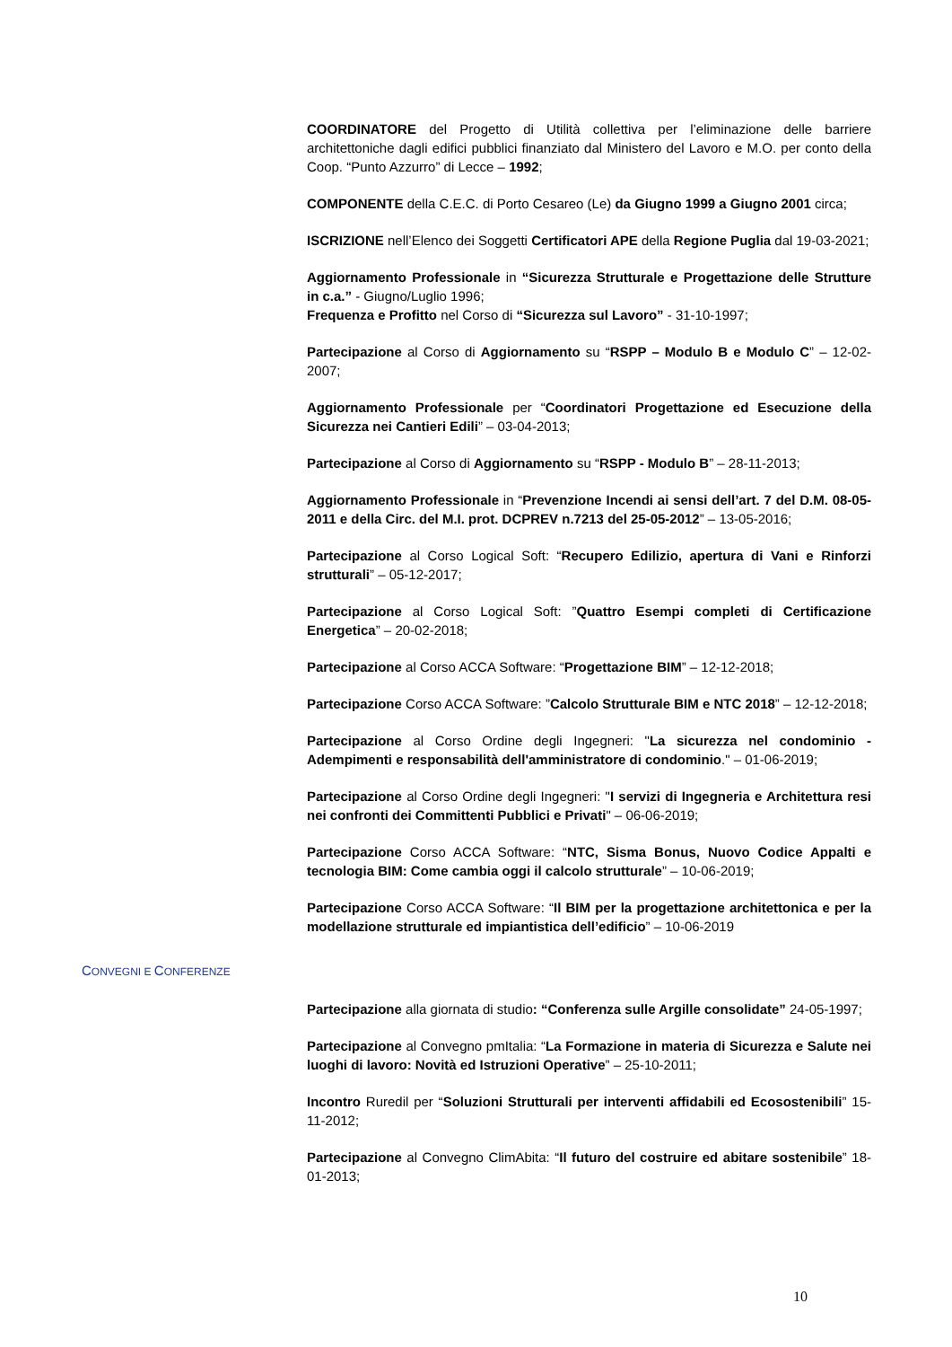COORDINATORE del Progetto di Utilità collettiva per l’eliminazione delle barriere architettoniche dagli edifici pubblici finanziato dal Ministero del Lavoro e M.O. per conto della Coop. “Punto Azzurro” di Lecce – 1992;
COMPONENTE della C.E.C. di Porto Cesareo (Le) da Giugno 1999 a Giugno 2001 circa;
ISCRIZIONE nell’Elenco dei Soggetti Certificatori APE della Regione Puglia dal 19-03-2021;
Aggiornamento Professionale in “Sicurezza Strutturale e Progettazione delle Strutture in c.a.” - Giugno/Luglio 1996;
Frequenza e Profitto nel Corso di “Sicurezza sul Lavoro” - 31-10-1997;
Partecipazione al Corso di Aggiornamento su “RSPP – Modulo B e Modulo C” – 12-02-2007;
Aggiornamento Professionale per “Coordinatori Progettazione ed Esecuzione della Sicurezza nei Cantieri Edili” – 03-04-2013;
Partecipazione al Corso di Aggiornamento su “RSPP - Modulo B” – 28-11-2013;
Aggiornamento Professionale in “Prevenzione Incendi ai sensi dell’art. 7 del D.M. 08-05-2011 e della Circ. del M.I. prot. DCPREV n.7213 del 25-05-2012” – 13-05-2016;
Partecipazione al Corso Logical Soft: “Recupero Edilizio, apertura di Vani e Rinforzi strutturali” – 05-12-2017;
Partecipazione al Corso Logical Soft: ”Quattro Esempi completi di Certificazione Energetica” – 20-02-2018;
Partecipazione al Corso ACCA Software: “Progettazione BIM” – 12-12-2018;
Partecipazione Corso ACCA Software: ”Calcolo Strutturale BIM e NTC 2018” – 12-12-2018;
Partecipazione al Corso Ordine degli Ingegneri: "La sicurezza nel condominio - Adempimenti e responsabilità dell'amministratore di condominio." – 01-06-2019;
Partecipazione al Corso Ordine degli Ingegneri: "I servizi di Ingegneria e Architettura resi nei confronti dei Committenti Pubblici e Privati" – 06-06-2019;
Partecipazione Corso ACCA Software: “NTC, Sisma Bonus, Nuovo Codice Appalti e tecnologia BIM: Come cambia oggi il calcolo strutturale” – 10-06-2019;
Partecipazione Corso ACCA Software: “Il BIM per la progettazione architettonica e per la modellazione strutturale ed impiantistica dell’edificio” – 10-06-2019
CONVEGNI E CONFERENZE
Partecipazione alla giornata di studio: “Conferenza sulle Argille consolidate” 24-05-1997;
Partecipazione al Convegno pmItalia: “La Formazione in materia di Sicurezza e Salute nei luoghi di lavoro: Novità ed Istruzioni Operative” – 25-10-2011;
Incontro Ruredil per “Soluzioni Strutturali per interventi affidabili ed Ecosostenibili” 15-11-2012;
Partecipazione al Convegno ClimAbita: “Il futuro del costruire ed abitare sostenibile” 18-01-2013;
10